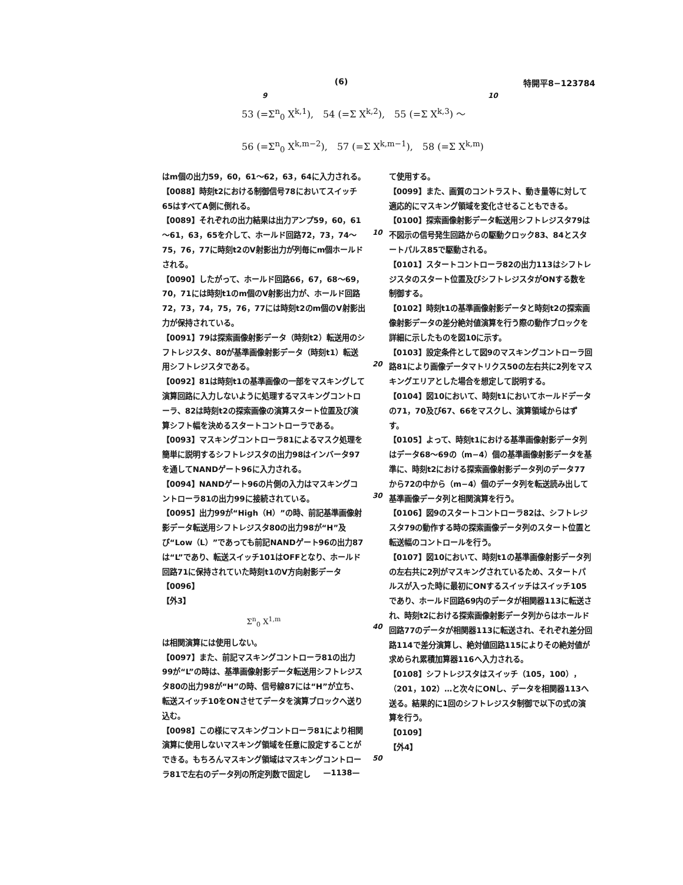(6) 特開平8−123784
9 10
53 (=Σ<sup>n</sup><sub>0</sub> X<sup>k,1</sup>),　54 (=Σ X<sup>k,2</sup>),　55 (=Σ X<sup>k,3</sup>) ～
56 (=Σ<sup>n</sup><sub>0</sub> X<sup>k,m−2</sup>),　57 (=Σ X<sup>k,m−1</sup>),　58 (=Σ X<sup>k,m</sup>)
はm個の出力59，60，61～62，63，64に入力される。
【0088】時刻t2における制御信号78においてスイッチ65はすべてA側に倒れる。
【0089】それぞれの出力結果は出力アンプ59，60，61～61，63，65を介して、ホールド回路72，73，74～75，76，77に時刻t2のV射影出力が列毎にm個ホールドされる。
【0090】したがって、ホールド回路66，67，68～69，70，71には時刻t1のm個のV射影出力が、ホールド回路72，73，74，75，76，77には時刻t2のm個のV射影出力が保持されている。
【0091】79は探索画像射影データ（時刻t2）転送用のシフトレジスタ、80が基準画像射影データ（時刻t1）転送用シフトレジスタである。
【0092】81は時刻t1の基準画像の一部をマスキングして演算回路に入力しないように処理するマスキングコントローラ、82は時刻t2の探索画像の演算スタート位置及び演算シフト幅を決めるスタートコントローラである。
【0093】マスキングコントローラ81によるマスク処理を簡単に説明するシフトレジスタの出力98はインバータ97を通してNANDゲート96に入力される。
【0094】NANDゲート96の片側の入力はマスキングコントローラ81の出力99に接続されている。
【0095】出力99が“High（H）”の時、前記基準画像射影データ転送用シフトレジスタ80の出力98が“H”及び“Low（L）”であっても前記NANDゲート96の出力87は“L”であり、転送スイッチ101はOFFとなり、ホールド回路71に保持されていた時刻t1のV方向射影データ
【0096】
【外3】
Σ<sup>n</sup><sub>0</sub> X<sup>1,m</sup>
は相関演算には使用しない。
【0097】また、前記マスキングコントローラ81の出力99が“L”の時は、基準画像射影データ転送用シフトレジスタ80の出力98が“H”の時、信号線87には“H”が立ち、転送スイッチ10をONさせてデータを演算ブロックへ送り込む。
【0098】この様にマスキングコントローラ81により相関演算に使用しないマスキング領域を任意に設定することができる。もちろんマスキング領域はマスキングコントローラ81で左右のデータ列の所定列数で固定し
て使用する。
【0099】また、画質のコントラスト、動き量等に対して適応的にマスキング領域を変化させることもできる。
【0100】探索画像射影データ転送用シフトレジスタ79は不図示の信号発生回路からの駆動クロック83、84とスタートパルス85で駆動される。
【0101】スタートコントローラ82の出力113はシフトレジスタのスタート位置及びシフトレジスタがONする数を制御する。
【0102】時刻t1の基準画像射影データと時刻t2の探索画像射影データの差分絶対値演算を行う際の動作ブロックを詳細に示したものを図10に示す。
【0103】設定条件として図9のマスキングコントローラ回路81により画像データマトリクス50の左右共に2列をマスキングエリアとした場合を想定して説明する。
【0104】図10において、時刻t1においてホールドデータの71，70及び67、66をマスクし、演算領域からはずす。
【0105】よって、時刻t1における基準画像射影データ列はデータ68～69の（m−4）個の基準画像射影データを基準に、時刻t2における探索画像射影データ列のデータ77から72の中から（m−4）個のデータ列を転送読み出して基準画像データ列と相関演算を行う。
【0106】図9のスタートコントローラ82は、シフトレジスタ79の動作する時の探索画像データ列のスタート位置と転送幅のコントロールを行う。
【0107】図10において、時刻t1の基準画像射影データ列の左右共に2列がマスキングされているため、スタートパルスが入った時に最初にONするスイッチはスイッチ105であり、ホールド回路69内のデータが相関器113に転送され、時刻t2における探索画像射影データ列からはホールド回路77のデータが相関器113に転送され、それぞれ差分回路114で差分演算し、絶対値回路115によりその絶対値が求められ累積加算器116へ入力される。
【0108】シフトレジスタはスイッチ（105，100），（201，102）…と次々にONし、データを相関器113へ送る。結果的に1回のシフトレジスタ制御で以下の式の演算を行う。
【0109】
【外4】
10
20
30
40
50
—1138—